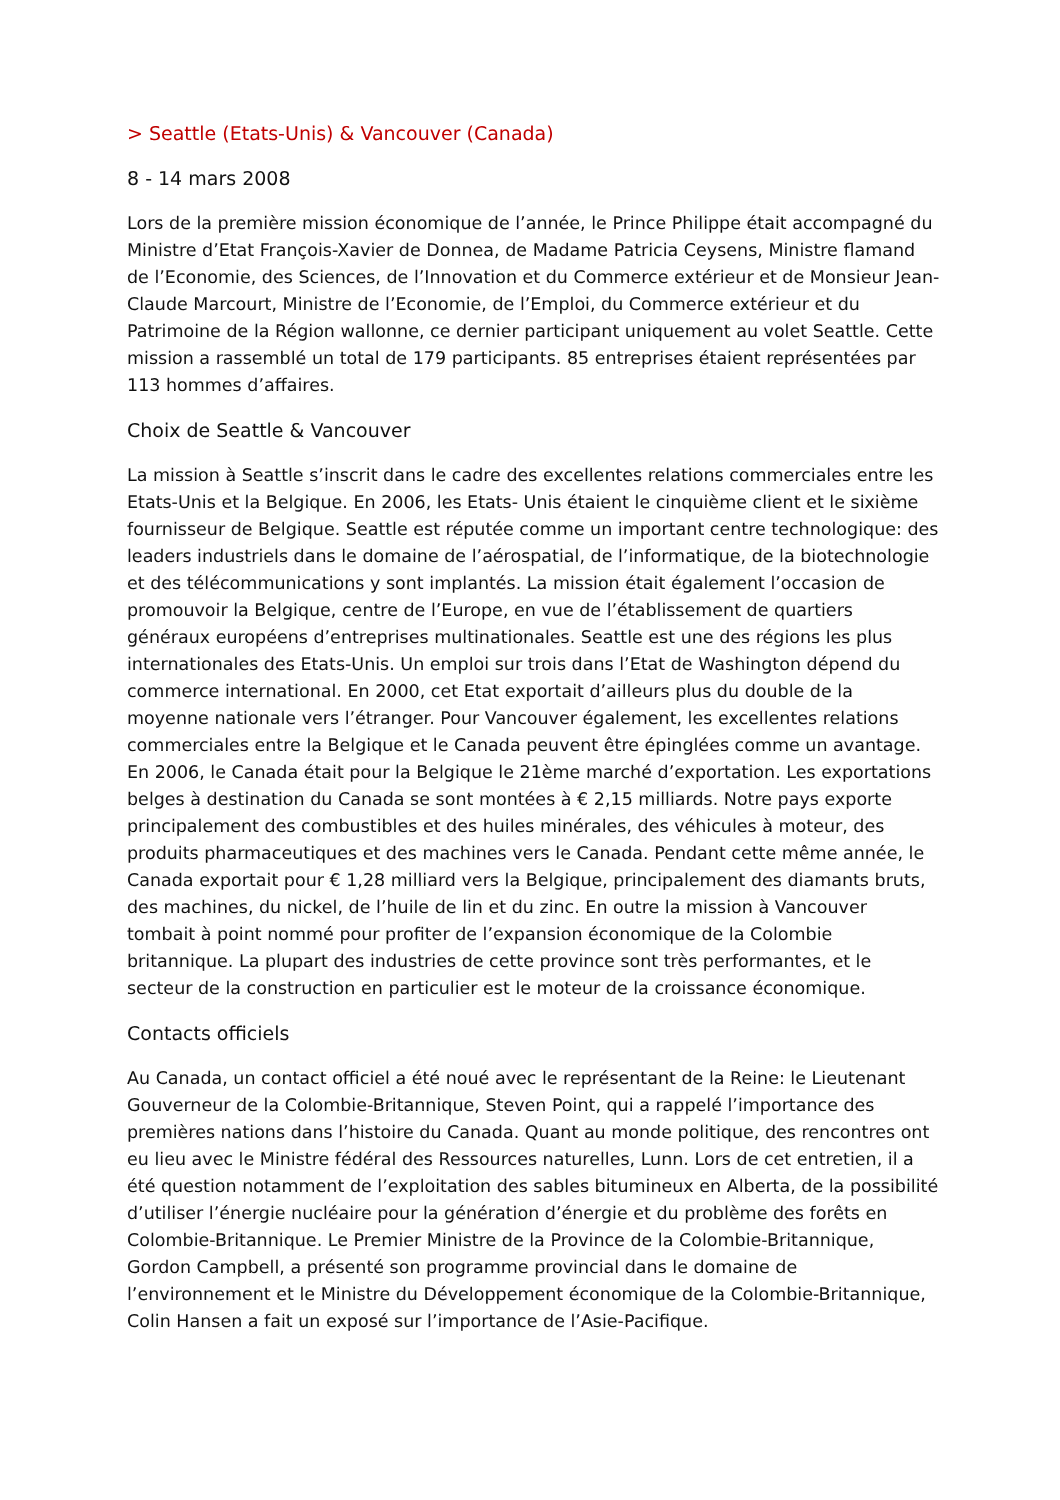> Seattle (Etats-Unis) & Vancouver (Canada)
8 - 14 mars 2008
Lors de la première mission économique de l’année, le Prince Philippe était accompagné du Ministre d’Etat François-Xavier de Donnea, de Madame Patricia Ceysens, Ministre flamand de l’Economie, des Sciences, de l’Innovation et du Commerce extérieur et de Monsieur Jean-Claude Marcourt, Ministre de l’Economie, de l’Emploi, du Commerce extérieur et du Patrimoine de la Région wallonne, ce dernier participant uniquement au volet Seattle. Cette mission a rassemblé un total de 179 participants. 85 entreprises étaient représentées par 113 hommes d’affaires.
Choix de Seattle & Vancouver
La mission à Seattle s’inscrit dans le cadre des excellentes relations commerciales entre les Etats-Unis et la Belgique. En 2006, les Etats- Unis étaient le cinquième client et le sixième fournisseur de Belgique. Seattle est réputée comme un important centre technologique: des leaders industriels dans le domaine de l’aérospatial, de l’informatique, de la biotechnologie et des télécommunications y sont implantés. La mission était également l’occasion de promouvoir la Belgique, centre de l’Europe, en vue de l’établissement de quartiers généraux européens d’entreprises multinationales. Seattle est une des régions les plus internationales des Etats-Unis. Un emploi sur trois dans l’Etat de Washington dépend du commerce international. En 2000, cet Etat exportait d’ailleurs plus du double de la moyenne nationale vers l’étranger. Pour Vancouver également, les excellentes relations commerciales entre la Belgique et le Canada peuvent être épinglées comme un avantage. En 2006, le Canada était pour la Belgique le 21ème marché d’exportation. Les exportations belges à destination du Canada se sont montées à € 2,15 milliards. Notre pays exporte principalement des combustibles et des huiles minérales, des véhicules à moteur, des produits pharmaceutiques et des machines vers le Canada. Pendant cette même année, le Canada exportait pour € 1,28 milliard vers la Belgique, principalement des diamants bruts, des machines, du nickel, de l’huile de lin et du zinc. En outre la mission à Vancouver tombait à point nommé pour profiter de l’expansion économique de la Colombie britannique. La plupart des industries de cette province sont très performantes, et le secteur de la construction en particulier est le moteur de la croissance économique.
Contacts officiels
Au Canada, un contact officiel a été noué avec le représentant de la Reine: le Lieutenant Gouverneur de la Colombie-Britannique, Steven Point, qui a rappelé l’importance des premières nations dans l’histoire du Canada. Quant au monde politique, des rencontres ont eu lieu avec le Ministre fédéral des Ressources naturelles, Lunn. Lors de cet entretien, il a été question notamment de l’exploitation des sables bitumineux en Alberta, de la possibilité d’utiliser l’énergie nucléaire pour la génération d’énergie et du problème des forêts en Colombie-Britannique. Le Premier Ministre de la Province de la Colombie-Britannique, Gordon Campbell, a présenté son programme provincial dans le domaine de l’environnement et le Ministre du Développement économique de la Colombie-Britannique, Colin Hansen a fait un exposé sur l’importance de l’Asie-Pacifique.